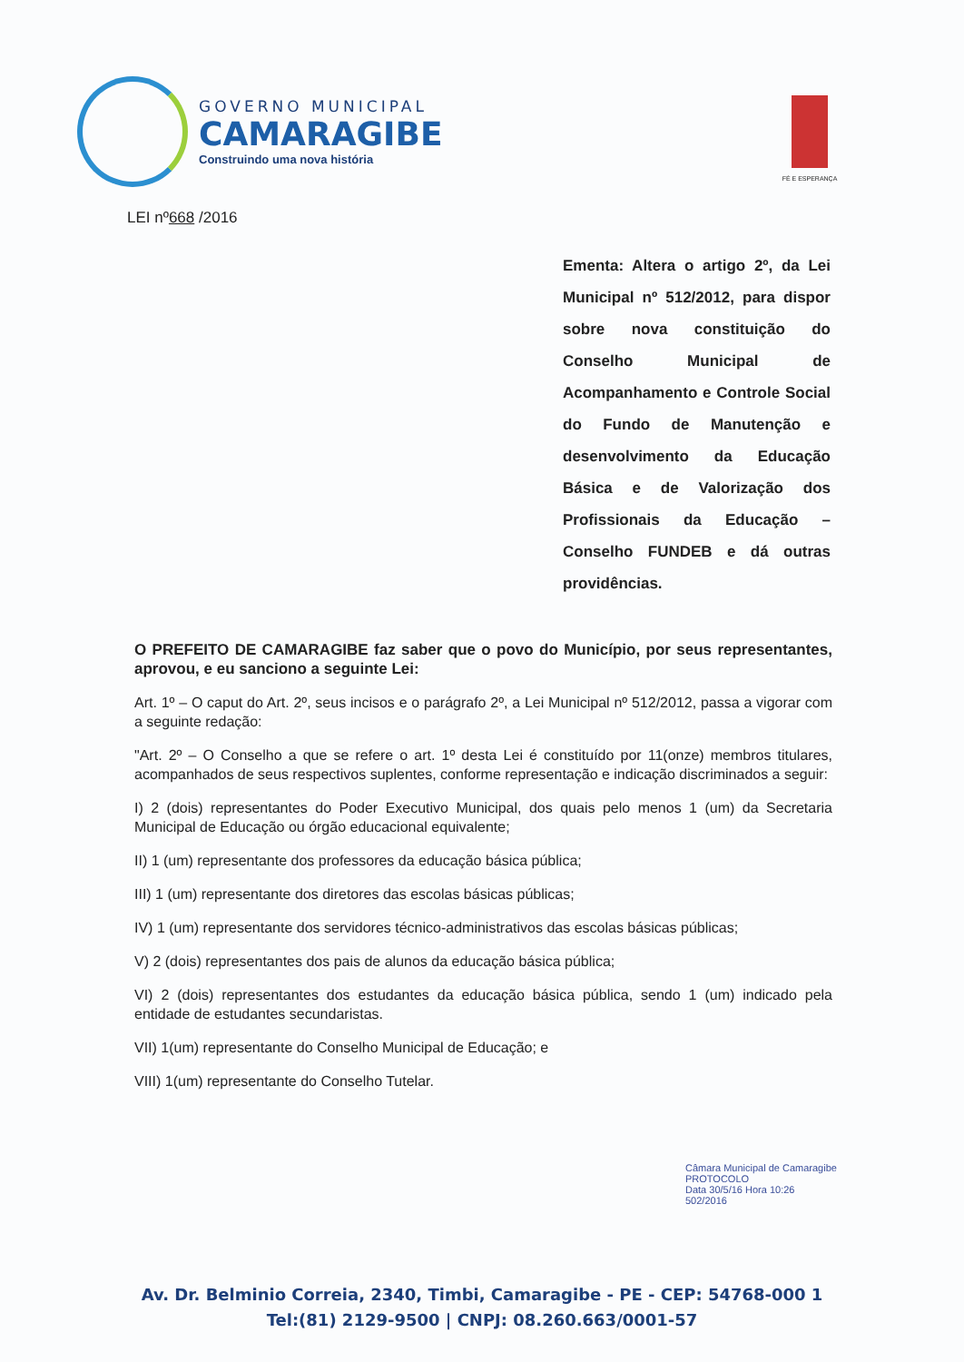GOVERNO MUNICIPAL
CAMARAGIBE
Construindo uma nova história
FÉ E ESPERANÇA
LEI nº668 /2016
Ementa: Altera o artigo 2º, da Lei Municipal nº 512/2012, para dispor sobre nova constituição do Conselho Municipal de Acompanhamento e Controle Social do Fundo de Manutenção e desenvolvimento da Educação Básica e de Valorização dos Profissionais da Educação – Conselho FUNDEB e dá outras providências.
O PREFEITO DE CAMARAGIBE faz saber que o povo do Município, por seus representantes, aprovou, e eu sanciono a seguinte Lei:
Art. 1º – O caput do Art. 2º, seus incisos e o parágrafo 2º, a Lei Municipal nº 512/2012, passa a vigorar com a seguinte redação:
"Art. 2º – O Conselho a que se refere o art. 1º desta Lei é constituído por 11(onze) membros titulares, acompanhados de seus respectivos suplentes, conforme representação e indicação discriminados a seguir:
I) 2 (dois) representantes do Poder Executivo Municipal, dos quais pelo menos 1 (um) da Secretaria Municipal de Educação ou órgão educacional equivalente;
II) 1 (um) representante dos professores da educação básica pública;
III) 1 (um) representante dos diretores das escolas básicas públicas;
IV) 1 (um) representante dos servidores técnico-administrativos das escolas básicas públicas;
V) 2 (dois) representantes dos pais de alunos da educação básica pública;
VI) 2 (dois) representantes dos estudantes da educação básica pública, sendo 1 (um) indicado pela entidade de estudantes secundaristas.
VII) 1(um) representante do Conselho Municipal de Educação; e
VIII) 1(um) representante do Conselho Tutelar.
Câmara Municipal de Camaragibe
PROTOCOLO
Data 30/5/16 Hora 10:26
502/2016
Av. Dr. Belminio Correia, 2340, Timbi, Camaragibe - PE - CEP: 54768-000 1
Tel:(81) 2129-9500 | CNPJ: 08.260.663/0001-57